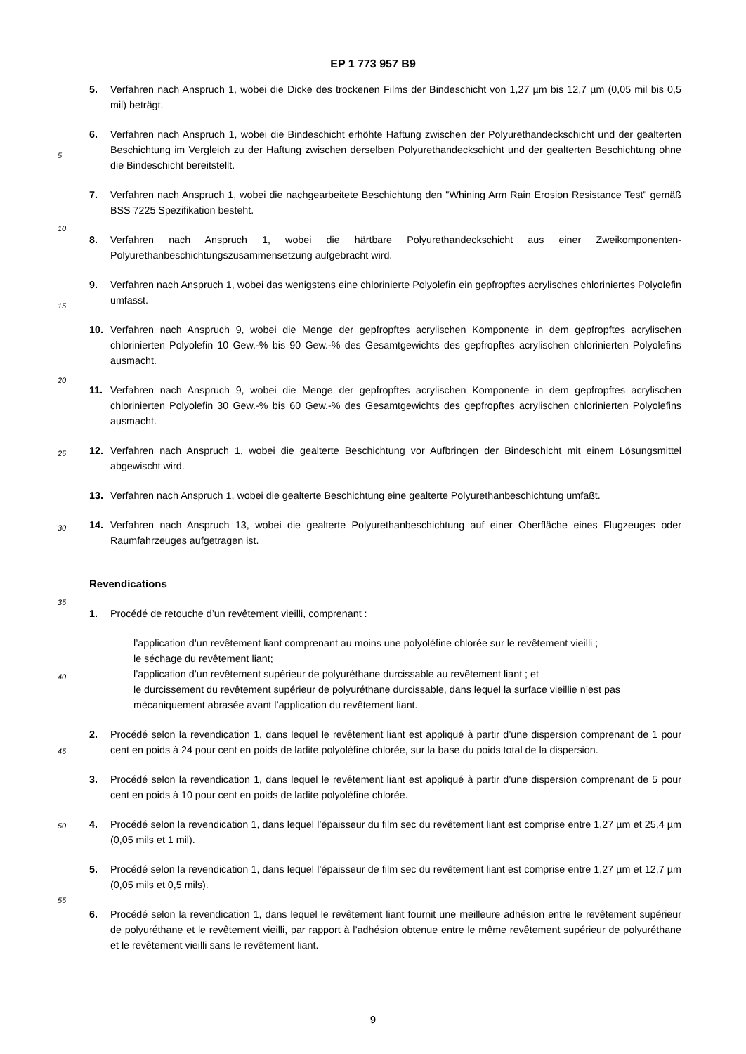EP 1 773 957 B9
5
10
15
20
25
30
35
40
45
50
55
5. Verfahren nach Anspruch 1, wobei die Dicke des trockenen Films der Bindeschicht von 1,27 µm bis 12,7 µm (0,05 mil bis 0,5 mil) beträgt.
6. Verfahren nach Anspruch 1, wobei die Bindeschicht erhöhte Haftung zwischen der Polyurethandeckschicht und der gealterten Beschichtung im Vergleich zu der Haftung zwischen derselben Polyurethandeckschicht und der gealterten Beschichtung ohne die Bindeschicht bereitstellt.
7. Verfahren nach Anspruch 1, wobei die nachgearbeitete Beschichtung den "Whining Arm Rain Erosion Resistance Test" gemäß BSS 7225 Spezifikation besteht.
8. Verfahren nach Anspruch 1, wobei die härtbare Polyurethandeckschicht aus einer Zweikomponenten-Polyurethanbeschichtungszusammensetzung aufgebracht wird.
9. Verfahren nach Anspruch 1, wobei das wenigstens eine chlorinierte Polyolefin ein gepfropftes acrylisches chloriniertes Polyolefin umfasst.
10. Verfahren nach Anspruch 9, wobei die Menge der gepfropftes acrylischen Komponente in dem gepfropftes acrylischen chlorinierten Polyolefin 10 Gew.-% bis 90 Gew.-% des Gesamtgewichts des gepfropftes acrylischen chlorinierten Polyolefins ausmacht.
11. Verfahren nach Anspruch 9, wobei die Menge der gepfropftes acrylischen Komponente in dem gepfropftes acrylischen chlorinierten Polyolefin 30 Gew.-% bis 60 Gew.-% des Gesamtgewichts des gepfropftes acrylischen chlorinierten Polyolefins ausmacht.
12. Verfahren nach Anspruch 1, wobei die gealterte Beschichtung vor Aufbringen der Bindeschicht mit einem Lösungsmittel abgewischt wird.
13. Verfahren nach Anspruch 1, wobei die gealterte Beschichtung eine gealterte Polyurethanbeschichtung umfaßt.
14. Verfahren nach Anspruch 13, wobei die gealterte Polyurethanbeschichtung auf einer Oberfläche eines Flugzeuges oder Raumfahrzeuges aufgetragen ist.
Revendications
1. Procédé de retouche d’un revêtement vieilli, comprenant :
l’application d’un revêtement liant comprenant au moins une polyoléfine chlorée sur le revêtement vieilli ;
le séchage du revêtement liant;
l’application d’un revêtement supérieur de polyuréthane durcissable au revêtement liant ; et
le durcissement du revêtement supérieur de polyuréthane durcissable, dans lequel la surface vieillie n’est pas mécaniquement abrasée avant l’application du revêtement liant.
2. Procédé selon la revendication 1, dans lequel le revêtement liant est appliqué à partir d’une dispersion comprenant de 1 pour cent en poids à 24 pour cent en poids de ladite polyoléfine chlorée, sur la base du poids total de la dispersion.
3. Procédé selon la revendication 1, dans lequel le revêtement liant est appliqué à partir d’une dispersion comprenant de 5 pour cent en poids à 10 pour cent en poids de ladite polyoléfine chlorée.
4. Procédé selon la revendication 1, dans lequel l’épaisseur du film sec du revêtement liant est comprise entre 1,27 µm et 25,4 µm (0,05 mils et 1 mil).
5. Procédé selon la revendication 1, dans lequel l’épaisseur de film sec du revêtement liant est comprise entre 1,27 µm et 12,7 µm (0,05 mils et 0,5 mils).
6. Procédé selon la revendication 1, dans lequel le revêtement liant fournit une meilleure adhésion entre le revêtement supérieur de polyuréthane et le revêtement vieilli, par rapport à l’adhésion obtenue entre le même revêtement supérieur de polyuréthane et le revêtement vieilli sans le revêtement liant.
9